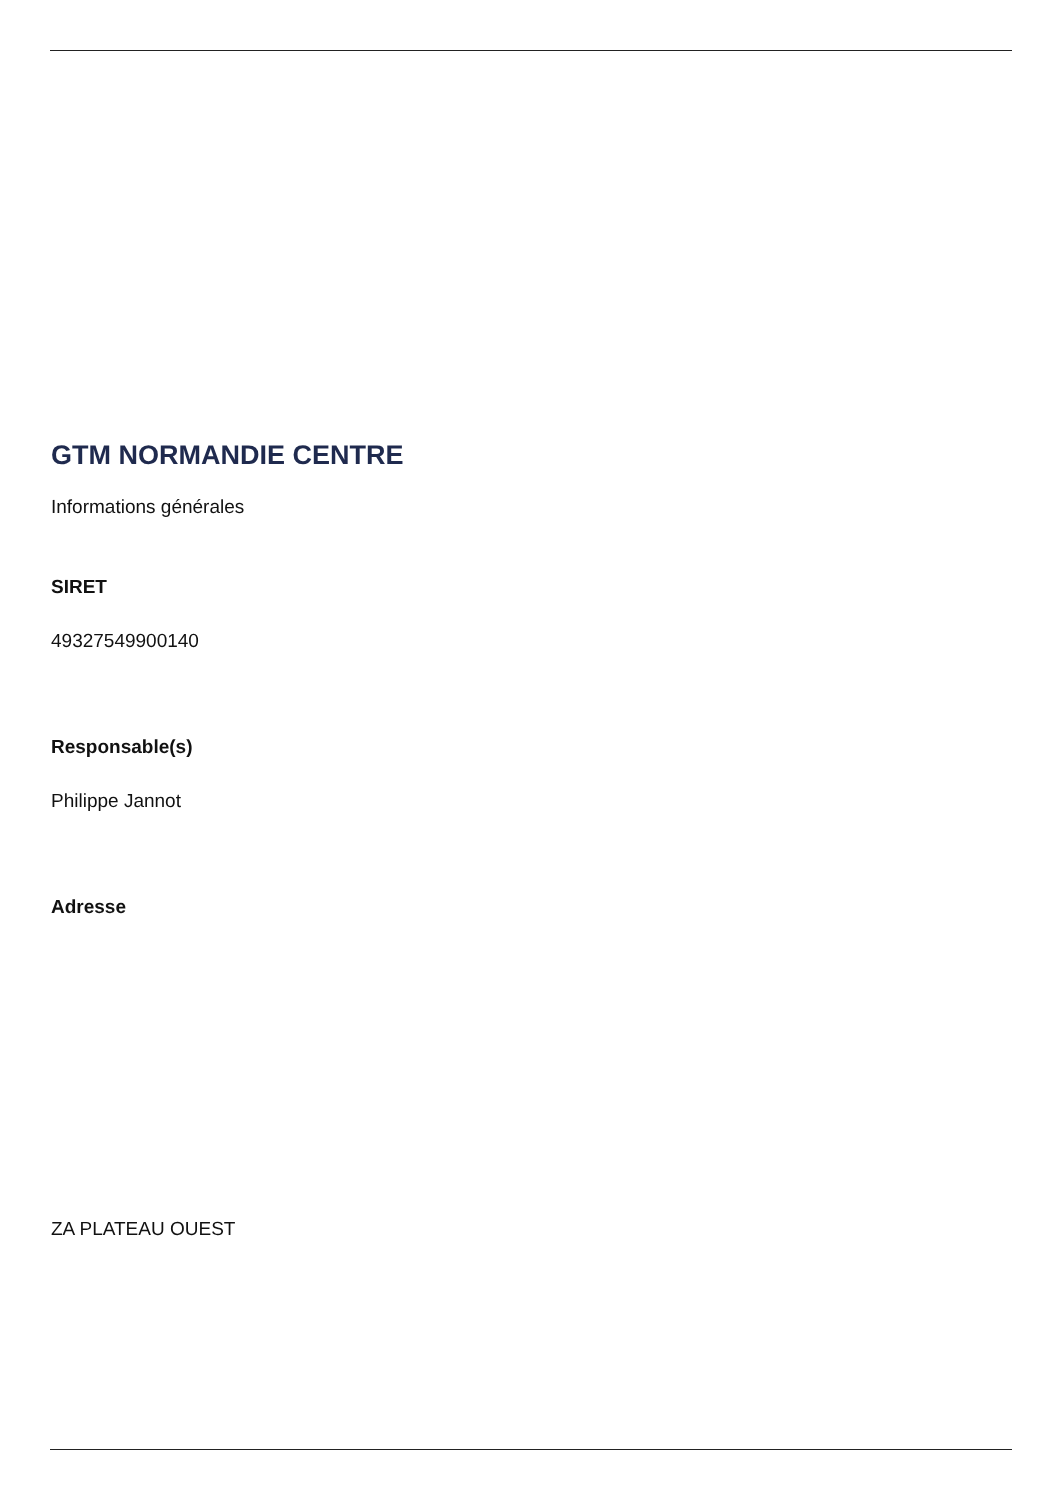GTM NORMANDIE CENTRE
Informations générales
SIRET
49327549900140
Responsable(s)
Philippe Jannot
Adresse
ZA PLATEAU OUEST